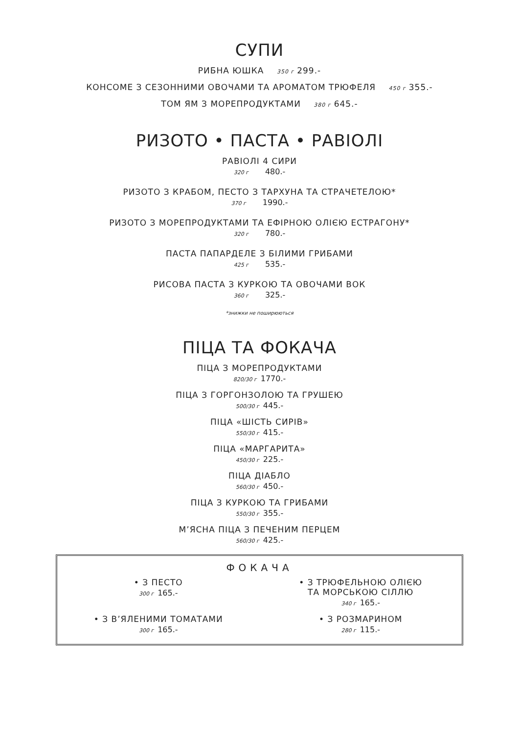СУПИ
РИБНА ЮШКА 350 г 299.-
КОНСОМЕ З СЕЗОННИМИ ОВОЧАМИ ТА АРОМАТОМ ТРЮФЕЛЯ 450 г 355.-
ТОМ ЯМ З МОРЕПРОДУКТАМИ 380 г 645.-
РИЗОТО • ПАСТА • РАВІОЛІ
РАВІОЛІ 4 СИРИ
320 г 480.-
РИЗОТО З КРАБОМ, ПЕСТО З ТАРХУНА ТА СТРАЧЕТЕЛОЮ*
370 г 1990.-
РИЗОТО З МОРЕПРОДУКТАМИ ТА ЕФІРНОЮ ОЛІЄЮ ЕСТРАГОНУ*
320 г 780.-
ПАСТА ПАПАРДЕЛЕ З БІЛИМИ ГРИБАМИ
425 г 535.-
РИСОВА ПАСТА З КУРКОЮ ТА ОВОЧАМИ ВОК
360 г 325.-
*знижки не поширюються
ПІЦА ТА ФОКАЧА
ПІЦА З МОРЕПРОДУКТАМИ
820/30 г 1770.-
ПІЦА З ГОРГОНЗОЛОЮ ТА ГРУШЕЮ
500/30 г 445.-
ПІЦА «ШІСТЬ СИРІВ»
550/30 г 415.-
ПІЦА «МАРГАРИТА»
450/30 г 225.-
ПІЦА ДІАБЛО
560/30 г 450.-
ПІЦА З КУРКОЮ ТА ГРИБАМИ
550/30 г 355.-
М’ЯСНА ПІЦА З ПЕЧЕНИМ ПЕРЦЕМ
560/30 г 425.-
ФОКАЧА
• З ПЕСТО
300 г 165.-
• З ТРЮФЕЛЬНОЮ ОЛІЄЮ
ТА МОРСЬКОЮ СІЛЛЮ
340 г 165.-
• З В’ЯЛЕНИМИ ТОМАТАМИ
300 г 165.-
• З РОЗМАРИНОМ
280 г 115.-